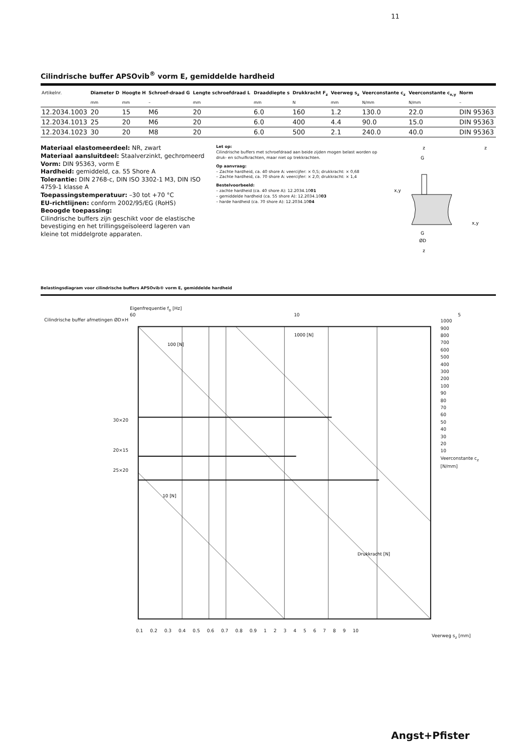11
Cilindrische buffer APSOvib<sup>®</sup> vorm E, gemiddelde hardheid
| Artikelnr. | Diameter D | Hoogte H | Schroef-draad G | Lengte schroefdraad L | Draaddiepte s | Drukkracht F<sub>z</sub> | Veerweg s<sub>z</sub> | Veerconstante c<sub>z</sub> | Veerconstante c<sub>x,y</sub> | Norm |
| --- | --- | --- | --- | --- | --- | --- | --- | --- | --- | --- |
| | mm | mm | – | mm | mm | N | mm | N/mm | N/mm | – |
| 12.2034.1003 | 20 | 15 | M6 | 20 | 6.0 | 160 | 1.2 | 130.0 | 22.0 | DIN 95363 |
| 12.2034.1013 | 25 | 20 | M6 | 20 | 6.0 | 400 | 4.4 | 90.0 | 15.0 | DIN 95363 |
| 12.2034.1023 | 30 | 20 | M8 | 20 | 6.0 | 500 | 2.1 | 240.0 | 40.0 | DIN 95363 |
Materiaal elastomeerdeel: NR, zwart
Materiaal aansluitdeel: Staalverzinkt, gechromeerd
Vorm: DIN 95363, vorm E
Hardheid: gemiddeld, ca. 55 Shore A
Tolerantie: DIN 2768-c, DIN ISO 3302-1 M3, DIN ISO 4759-1 klasse A
Toepassingstemperatuur: –30 tot +70 °C
EU-richtlijnen: conform 2002/95/EG (RoHS)
Beoogde toepassing:
Cilindrische buffers zijn geschikt voor de elastische bevestiging en het trillingsgeïsoleerd lageren van kleine tot middelgrote apparaten.
Let op:
Cilindrische buffers met schroefdraad aan beide zijden mogen belast worden op druk- en schuifkrachten, maar niet op trekkrachten.
Op aanvraag:
– Zachte hardheid, ca. 40 shore A: veercijfer: × 0,5; drukkracht: × 0,68
– Zachte hardheid, ca. 70 shore A: veercijfer: × 2,0; drukkracht: × 1,4
Bestelvoorbeeld:
– zachte hardheid (ca. 40 shore A): 12.2034.1001
– gemiddelde hardheid (ca. 55 shore A): 12.2034.1003
– harde hardheid (ca. 70 shore A): 12.2034.1004
G
G
ØD
z
z
x,y
x,y
z
Belastingsdiagram voor cilindrische buffers APSOvib® vorm E, gemiddelde hardheid
Eigenfrequentie f<sub>o</sub> [Hz]
60 10 5
Cilindrische buffer afmetingen ØD×H
30×20
20×15
25×20
100 [N]
1000 [N]
10 [N]
Drukkracht [N]
1000
900
800
700
600
500
400
300
200
100
90
80
70
60
50
40
30
20
10
Veerconstante c<sub>z</sub> [N/mm]
0.1 0.2 0.3 0.4 0.5 0.6 0.7 0.8 0.9 1 2 3 4 5 6 7 8 9 10
Veerweg s<sub>z</sub> [mm]
Angst+Pfister